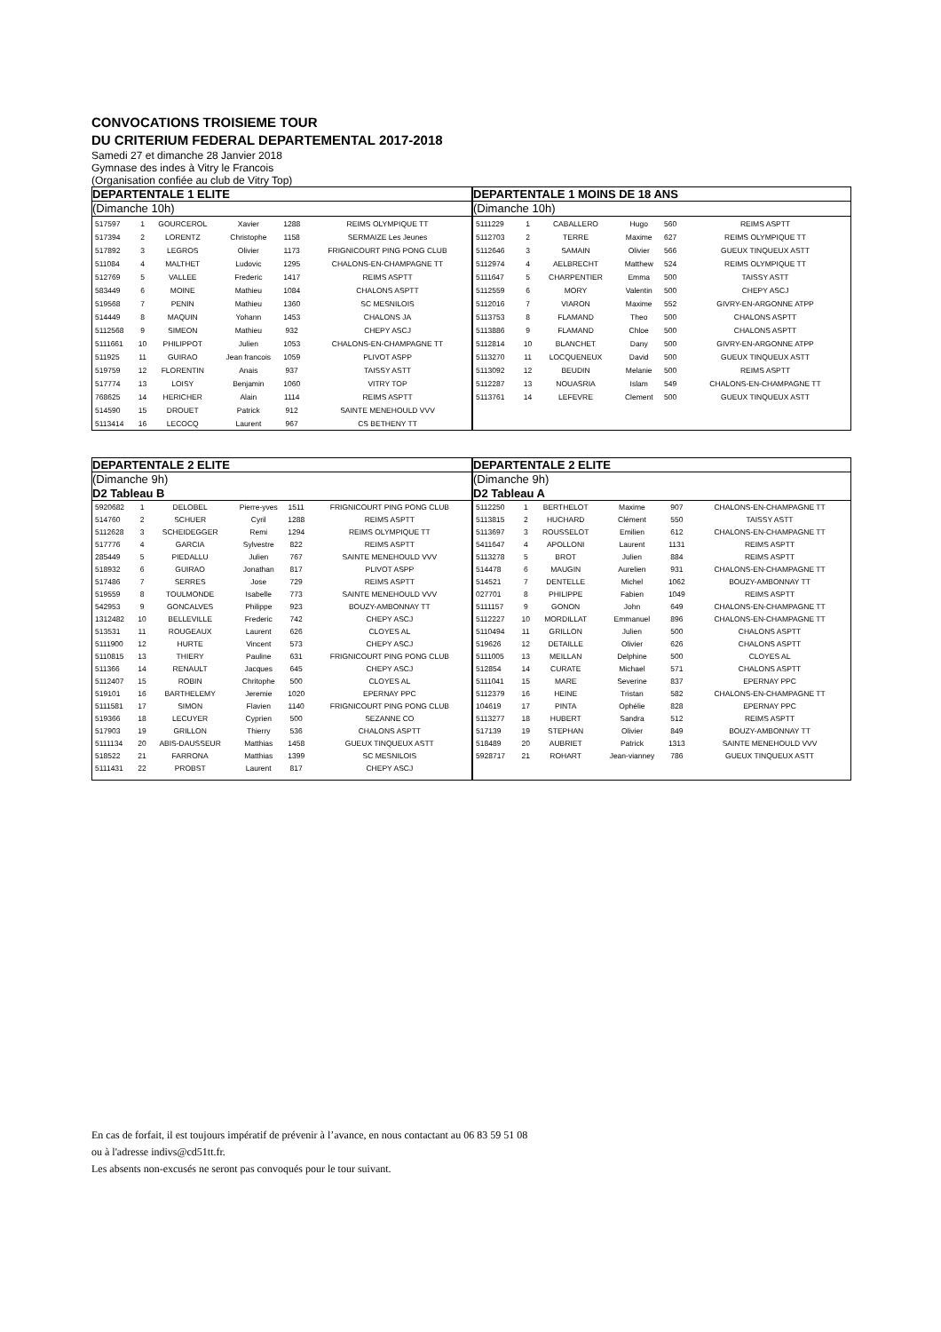CONVOCATIONS TROISIEME TOUR
DU CRITERIUM FEDERAL DEPARTEMENTAL 2017-2018
Samedi 27 et dimanche 28 Janvier 2018
Gymnase des indes à Vitry le Francois
(Organisation confiée au club de Vitry Top)
DEPARTENTALE 1 ELITE
(Dimanche 10h)
| 517597 | 1 | GOURCEROL | Xavier | 1288 | REIMS OLYMPIQUE TT |
| 517394 | 2 | LORENTZ | Christophe | 1158 | SERMAIZE Les Jeunes |
| 517892 | 3 | LEGROS | Olivier | 1173 | FRIGNICOURT PING PONG CLUB |
| 511084 | 4 | MALTHET | Ludovic | 1295 | CHALONS-EN-CHAMPAGNE TT |
| 512769 | 5 | VALLEE | Frederic | 1417 | REIMS ASPTT |
| 583449 | 6 | MOINE | Mathieu | 1084 | CHALONS ASPTT |
| 519568 | 7 | PENIN | Mathieu | 1360 | SC MESNILOIS |
| 514449 | 8 | MAQUIN | Yohann | 1453 | CHALONS JA |
| 5112568 | 9 | SIMEON | Mathieu | 932 | CHEPY ASCJ |
| 5111661 | 10 | PHILIPPOT | Julien | 1053 | CHALONS-EN-CHAMPAGNE TT |
| 511925 | 11 | GUIRAO | Jean francois | 1059 | PLIVOT ASPP |
| 519759 | 12 | FLORENTIN | Anais | 937 | TAISSY ASTT |
| 517774 | 13 | LOISY | Benjamin | 1060 | VITRY TOP |
| 768625 | 14 | HERICHER | Alain | 1114 | REIMS ASPTT |
| 514590 | 15 | DROUET | Patrick | 912 | SAINTE MENEHOULD VVV |
| 5113414 | 16 | LECOCQ | Laurent | 967 | CS BETHENY TT |
DEPARTENTALE 1 MOINS DE 18 ANS
(Dimanche 10h)
| 5111229 | 1 | CABALLERO | Hugo | 560 | REIMS ASPTT |
| 5112703 | 2 | TERRE | Maxime | 627 | REIMS OLYMPIQUE TT |
| 5112646 | 3 | SAMAIN | Olivier | 566 | GUEUX TINQUEUX ASTT |
| 5112974 | 4 | AELBRECHT | Matthew | 524 | REIMS OLYMPIQUE TT |
| 5111647 | 5 | CHARPENTIER | Emma | 500 | TAISSY ASTT |
| 5112559 | 6 | MORY | Valentin | 500 | CHEPY ASCJ |
| 5112016 | 7 | VIARON | Maxime | 552 | GIVRY-EN-ARGONNE ATPP |
| 5113753 | 8 | FLAMAND | Theo | 500 | CHALONS ASPTT |
| 5113886 | 9 | FLAMAND | Chloe | 500 | CHALONS ASPTT |
| 5112814 | 10 | BLANCHET | Dany | 500 | GIVRY-EN-ARGONNE ATPP |
| 5113270 | 11 | LOCQUENEUX | David | 500 | GUEUX TINQUEUX ASTT |
| 5113092 | 12 | BEUDIN | Melanie | 500 | REIMS ASPTT |
| 5112287 | 13 | NOUASRIA | Islam | 549 | CHALONS-EN-CHAMPAGNE TT |
| 5113761 | 14 | LEFEVRE | Clement | 500 | GUEUX TINQUEUX ASTT |
DEPARTENTALE 2 ELITE
(Dimanche 9h)
D2 Tableau B
| 5920682 | 1 | DELOBEL | Pierre-yves | 1511 | FRIGNICOURT PING PONG CLUB |
| 514760 | 2 | SCHUER | Cyril | 1288 | REIMS ASPTT |
| 5112628 | 3 | SCHEIDEGGER | Remi | 1294 | REIMS OLYMPIQUE TT |
| 517776 | 4 | GARCIA | Sylvestre | 822 | REIMS ASPTT |
| 285449 | 5 | PIEDALLU | Julien | 767 | SAINTE MENEHOULD VVV |
| 518932 | 6 | GUIRAO | Jonathan | 817 | PLIVOT ASPP |
| 517486 | 7 | SERRES | Jose | 729 | REIMS ASPTT |
| 519559 | 8 | TOULMONDE | Isabelle | 773 | SAINTE MENEHOULD VVV |
| 542953 | 9 | GONCALVES | Philippe | 923 | BOUZY-AMBONNAY TT |
| 1312482 | 10 | BELLEVILLE | Frederic | 742 | CHEPY ASCJ |
| 513531 | 11 | ROUGEAUX | Laurent | 626 | CLOYES AL |
| 5111900 | 12 | HURTE | Vincent | 573 | CHEPY ASCJ |
| 5110815 | 13 | THIERY | Pauline | 631 | FRIGNICOURT PING PONG CLUB |
| 511366 | 14 | RENAULT | Jacques | 645 | CHEPY ASCJ |
| 5112407 | 15 | ROBIN | Chritophe | 500 | CLOYES AL |
| 519101 | 16 | BARTHELEMY | Jeremie | 1020 | EPERNAY PPC |
| 5111581 | 17 | SIMON | Flavien | 1140 | FRIGNICOURT PING PONG CLUB |
| 519366 | 18 | LECUYER | Cyprien | 500 | SEZANNE CO |
| 517903 | 19 | GRILLON | Thierry | 536 | CHALONS ASPTT |
| 5111134 | 20 | ABIS-DAUSSEUR | Matthias | 1458 | GUEUX TINQUEUX ASTT |
| 518522 | 21 | FARRONA | Matthias | 1399 | SC MESNILOIS |
| 5111431 | 22 | PROBST | Laurent | 817 | CHEPY ASCJ |
DEPARTENTALE 2 ELITE
(Dimanche 9h)
D2 Tableau A
| 5112250 | 1 | BERTHELOT | Maxime | 907 | CHALONS-EN-CHAMPAGNE TT |
| 5113815 | 2 | HUCHARD | Clément | 550 | TAISSY ASTT |
| 5113697 | 3 | ROUSSELOT | Emilien | 612 | CHALONS-EN-CHAMPAGNE TT |
| 5411647 | 4 | APOLLONI | Laurent | 1131 | REIMS ASPTT |
| 5113278 | 5 | BROT | Julien | 884 | REIMS ASPTT |
| 514478 | 6 | MAUGIN | Aurelien | 931 | CHALONS-EN-CHAMPAGNE TT |
| 514521 | 7 | DENTELLE | Michel | 1062 | BOUZY-AMBONNAY TT |
| 027701 | 8 | PHILIPPE | Fabien | 1049 | REIMS ASPTT |
| 5111157 | 9 | GONON | John | 649 | CHALONS-EN-CHAMPAGNE TT |
| 5112227 | 10 | MORDILLAT | Emmanuel | 896 | CHALONS-EN-CHAMPAGNE TT |
| 5110494 | 11 | GRILLON | Julien | 500 | CHALONS ASPTT |
| 519626 | 12 | DETAILLE | Olivier | 626 | CHALONS ASPTT |
| 5111005 | 13 | MEILLAN | Delphine | 500 | CLOYES AL |
| 512854 | 14 | CURATE | Michael | 571 | CHALONS ASPTT |
| 5111041 | 15 | MARE | Severine | 837 | EPERNAY PPC |
| 5112379 | 16 | HEINE | Tristan | 582 | CHALONS-EN-CHAMPAGNE TT |
| 104619 | 17 | PINTA | Ophélie | 828 | EPERNAY PPC |
| 5113277 | 18 | HUBERT | Sandra | 512 | REIMS ASPTT |
| 517139 | 19 | STEPHAN | Olivier | 849 | BOUZY-AMBONNAY TT |
| 518489 | 20 | AUBRIET | Patrick | 1313 | SAINTE MENEHOULD VVV |
| 5928717 | 21 | ROHART | Jean-vianney | 786 | GUEUX TINQUEUX ASTT |
En cas de forfait, il est toujours impératif de prévenir à l’avance, en nous contactant au 06 83 59 51 08
ou à l'adresse indivs@cd51tt.fr.
Les absents non-excusés ne seront pas convoqués pour le tour suivant.